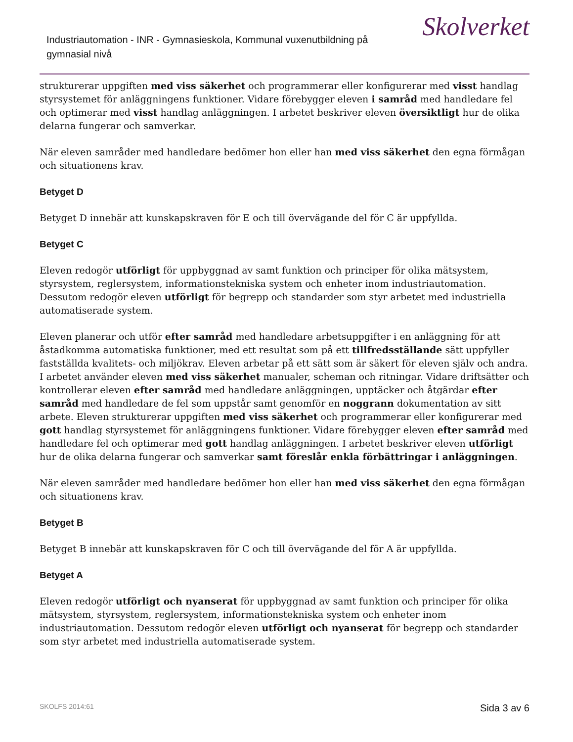Industriautomation - INR - Gymnasieskola, Kommunal vuxenutbildning på gymnasial nivå
Skolverket
strukturerar uppgiften med viss säkerhet och programmerar eller konfigurerar med visst handlag styrsystemet för anläggningens funktioner. Vidare förebygger eleven i samråd med handledare fel och optimerar med visst handlag anläggningen. I arbetet beskriver eleven översiktligt hur de olika delarna fungerar och samverkar.
När eleven samråder med handledare bedömer hon eller han med viss säkerhet den egna förmågan och situationens krav.
Betyget D
Betyget D innebär att kunskapskraven för E och till övervägande del för C är uppfyllda.
Betyget C
Eleven redogör utförligt för uppbyggnad av samt funktion och principer för olika mätsystem, styrsystem, reglersystem, informationstekniska system och enheter inom industriautomation. Dessutom redogör eleven utförligt för begrepp och standarder som styr arbetet med industriella automatiserade system.
Eleven planerar och utför efter samråd med handledare arbetsuppgifter i en anläggning för att åstadkomma automatiska funktioner, med ett resultat som på ett tillfredsställande sätt uppfyller fastställda kvalitets- och miljökrav. Eleven arbetar på ett sätt som är säkert för eleven själv och andra. I arbetet använder eleven med viss säkerhet manualer, scheman och ritningar. Vidare driftsätter och kontrollerar eleven efter samråd med handledare anläggningen, upptäcker och åtgärdar efter samråd med handledare de fel som uppstår samt genomför en noggrann dokumentation av sitt arbete. Eleven strukturerar uppgiften med viss säkerhet och programmerar eller konfigurerar med gott handlag styrsystemet för anläggningens funktioner. Vidare förebygger eleven efter samråd med handledare fel och optimerar med gott handlag anläggningen. I arbetet beskriver eleven utförligt hur de olika delarna fungerar och samverkar samt föreslår enkla förbättringar i anläggningen.
När eleven samråder med handledare bedömer hon eller han med viss säkerhet den egna förmågan och situationens krav.
Betyget B
Betyget B innebär att kunskapskraven för C och till övervägande del för A är uppfyllda.
Betyget A
Eleven redogör utförligt och nyanserat för uppbyggnad av samt funktion och principer för olika mätsystem, styrsystem, reglersystem, informationstekniska system och enheter inom industriautomation. Dessutom redogör eleven utförligt och nyanserat för begrepp och standarder som styr arbetet med industriella automatiserade system.
SKOLFS 2014:61 Sida 3 av 6